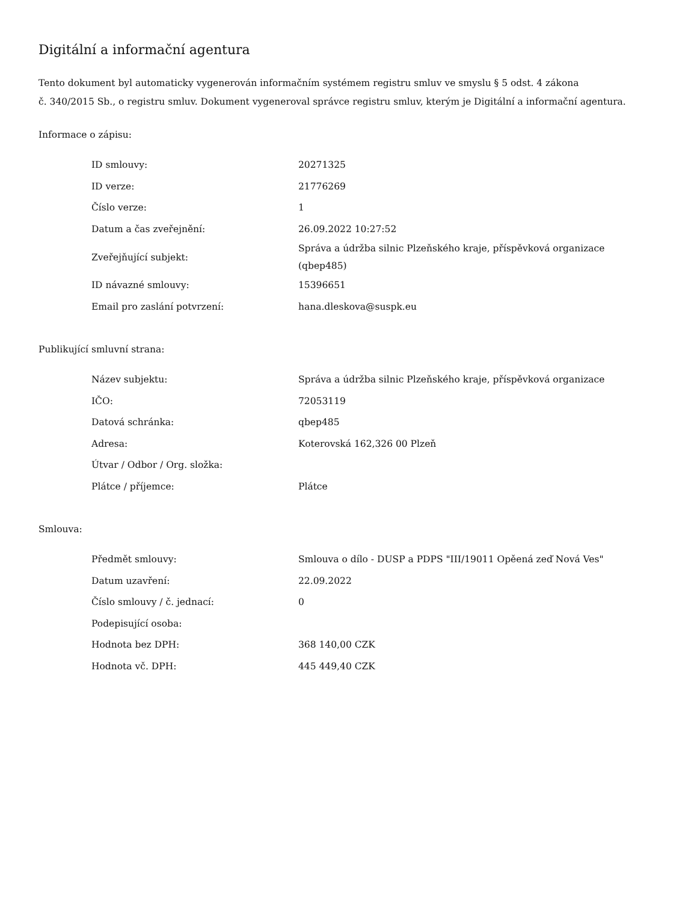Digitální a informační agentura
Tento dokument byl automaticky vygenerován informačním systémem registru smluv ve smyslu § 5 odst. 4 zákona
č. 340/2015 Sb., o registru smluv. Dokument vygeneroval správce registru smluv, kterým je Digitální a informační agentura.
Informace o zápisu:
| ID smlouvy: | 20271325 |
| ID verze: | 21776269 |
| Číslo verze: | 1 |
| Datum a čas zveřejnění: | 26.09.2022 10:27:52 |
| Zveřejňující subjekt: | Správa a údržba silnic Plzeňského kraje, příspěvková organizace (qbep485) |
| ID návazné smlouvy: | 15396651 |
| Email pro zaslání potvrzení: | hana.dleskova@suspk.eu |
Publikující smluvní strana:
| Název subjektu: | Správa a údržba silnic Plzeňského kraje, příspěvková organizace |
| IČO: | 72053119 |
| Datová schránka: | qbep485 |
| Adresa: | Koterovská 162,326 00 Plzeň |
| Útvar / Odbor / Org. složka: | |
| Plátce / příjemce: | Plátce |
Smlouva:
| Předmět smlouvy: | Smlouva o dílo - DUSP a PDPS "III/19011 Opěená zeď Nová Ves" |
| Datum uzavření: | 22.09.2022 |
| Číslo smlouvy / č. jednací: | 0 |
| Podepisující osoba: | |
| Hodnota bez DPH: | 368 140,00 CZK |
| Hodnota vč. DPH: | 445 449,40 CZK |